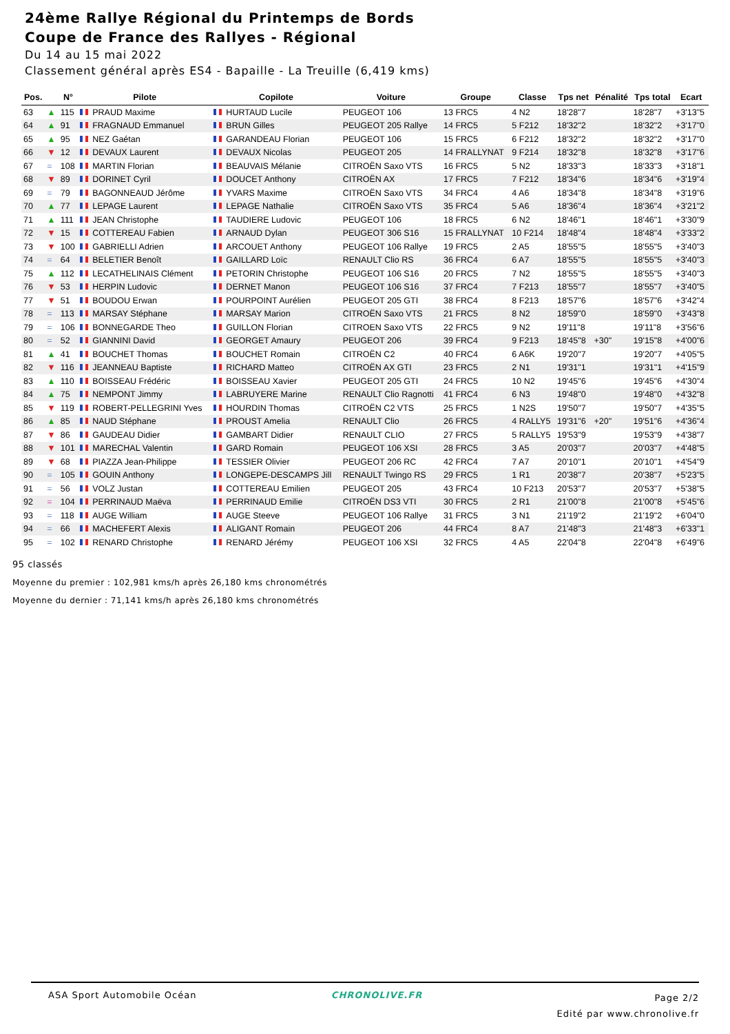24ème Rallye Régional du Printemps de Bords
Coupe de France des Rallyes - Régional
Du 14 au 15 mai 2022
Classement général après ES4 - Bapaille - La Treuille (6,419 kms)
| Pos. | | N° | Pilote | Copilote | Voiture | Groupe | Classe | Tps net | Pénalité | Tps total | Ecart |
| --- | --- | --- | --- | --- | --- | --- | --- | --- | --- | --- | --- |
| 63 | ▲ | 115 | PRAUD Maxime | HURTAUD Lucile | PEUGEOT 106 | 13 FRC5 | 4 N2 | 18'28"7 | | 18'28"7 | +3'13"5 |
| 64 | ▲ | 91 | FRAGNAUD Emmanuel | BRUN Gilles | PEUGEOT 205 Rallye | 14 FRC5 | 5 F212 | 18'32"2 | | 18'32"2 | +3'17"0 |
| 65 | ▲ | 95 | NEZ Gaétan | GARANDEAU Florian | PEUGEOT 106 | 15 FRC5 | 6 F212 | 18'32"2 | | 18'32"2 | +3'17"0 |
| 66 | ▼ | 12 | DEVAUX Laurent | DEVAUX Nicolas | PEUGEOT 205 | 14 FRALLYNAT | 9 F214 | 18'32"8 | | 18'32"8 | +3'17"6 |
| 67 | = | 108 | MARTIN Florian | BEAUVAIS Mélanie | CITROËN Saxo VTS | 16 FRC5 | 5 N2 | 18'33"3 | | 18'33"3 | +3'18"1 |
| 68 | ▼ | 89 | DORINET Cyril | DOUCET Anthony | CITROËN AX | 17 FRC5 | 7 F212 | 18'34"6 | | 18'34"6 | +3'19"4 |
| 69 | = | 79 | BAGONNEAUD Jérôme | YVARS Maxime | CITROËN Saxo VTS | 34 FRC4 | 4 A6 | 18'34"8 | | 18'34"8 | +3'19"6 |
| 70 | ▲ | 77 | LEPAGE Laurent | LEPAGE Nathalie | CITROËN Saxo VTS | 35 FRC4 | 5 A6 | 18'36"4 | | 18'36"4 | +3'21"2 |
| 71 | ▲ | 111 | JEAN Christophe | TAUDIERE Ludovic | PEUGEOT 106 | 18 FRC5 | 6 N2 | 18'46"1 | | 18'46"1 | +3'30"9 |
| 72 | ▼ | 15 | COTTEREAU Fabien | ARNAUD Dylan | PEUGEOT 306 S16 | 15 FRALLYNAT | 10 F214 | 18'48"4 | | 18'48"4 | +3'33"2 |
| 73 | ▼ | 100 | GABRIELLI Adrien | ARCOUET Anthony | PEUGEOT 106 Rallye | 19 FRC5 | 2 A5 | 18'55"5 | | 18'55"5 | +3'40"3 |
| 74 | = | 64 | BELETIER Benoît | GAILLARD Loïc | RENAULT Clio RS | 36 FRC4 | 6 A7 | 18'55"5 | | 18'55"5 | +3'40"3 |
| 75 | ▲ | 112 | LECATHELINAIS Clément | PETORIN Christophe | PEUGEOT 106 S16 | 20 FRC5 | 7 N2 | 18'55"5 | | 18'55"5 | +3'40"3 |
| 76 | ▼ | 53 | HERPIN Ludovic | DERNET Manon | PEUGEOT 106 S16 | 37 FRC4 | 7 F213 | 18'55"7 | | 18'55"7 | +3'40"5 |
| 77 | ▼ | 51 | BOUDOU Erwan | POURPOINT Aurélien | PEUGEOT 205 GTI | 38 FRC4 | 8 F213 | 18'57"6 | | 18'57"6 | +3'42"4 |
| 78 | = | 113 | MARSAY Stéphane | MARSAY Marion | CITROËN Saxo VTS | 21 FRC5 | 8 N2 | 18'59"0 | | 18'59"0 | +3'43"8 |
| 79 | = | 106 | BONNEGARDE Theo | GUILLON Florian | CITROEN Saxo VTS | 22 FRC5 | 9 N2 | 19'11"8 | | 19'11"8 | +3'56"6 |
| 80 | = | 52 | GIANNINI David | GEORGET Amaury | PEUGEOT 206 | 39 FRC4 | 9 F213 | 18'45"8 | +30" | 19'15"8 | +4'00"6 |
| 81 | ▲ | 41 | BOUCHET Thomas | BOUCHET Romain | CITROËN C2 | 40 FRC4 | 6 A6K | 19'20"7 | | 19'20"7 | +4'05"5 |
| 82 | ▼ | 116 | JEANNEAU Baptiste | RICHARD Matteo | CITROËN AX GTI | 23 FRC5 | 2 N1 | 19'31"1 | | 19'31"1 | +4'15"9 |
| 83 | ▲ | 110 | BOISSEAU Frédéric | BOISSEAU Xavier | PEUGEOT 205 GTI | 24 FRC5 | 10 N2 | 19'45"6 | | 19'45"6 | +4'30"4 |
| 84 | ▲ | 75 | NEMPONT Jimmy | LABRUYERE Marine | RENAULT Clio Ragnotti | 41 FRC4 | 6 N3 | 19'48"0 | | 19'48"0 | +4'32"8 |
| 85 | ▼ | 119 | ROBERT-PELLEGRINI Yves | HOURDIN Thomas | CITROËN C2 VTS | 25 FRC5 | 1 N2S | 19'50"7 | | 19'50"7 | +4'35"5 |
| 86 | ▲ | 85 | NAUD Stéphane | PROUST Amelia | RENAULT Clio | 26 FRC5 | 4 RALLY5 | 19'31"6 | +20" | 19'51"6 | +4'36"4 |
| 87 | ▼ | 86 | GAUDEAU Didier | GAMBART Didier | RENAULT CLIO | 27 FRC5 | 5 RALLY5 | 19'53"9 | | 19'53"9 | +4'38"7 |
| 88 | ▼ | 101 | MARECHAL Valentin | GARD Romain | PEUGEOT 106 XSI | 28 FRC5 | 3 A5 | 20'03"7 | | 20'03"7 | +4'48"5 |
| 89 | ▼ | 68 | PIAZZA Jean-Philippe | TESSIER Olivier | PEUGEOT 206 RC | 42 FRC4 | 7 A7 | 20'10"1 | | 20'10"1 | +4'54"9 |
| 90 | = | 105 | GOUIN Anthony | LONGEPE-DESCAMPS Jill | RENAULT Twingo RS | 29 FRC5 | 1 R1 | 20'38"7 | | 20'38"7 | +5'23"5 |
| 91 | = | 56 | VOLZ Justan | COTTEREAU Emilien | PEUGEOT 205 | 43 FRC4 | 10 F213 | 20'53"7 | | 20'53"7 | +5'38"5 |
| 92 | = | 104 | PERRINAUD Maëva | PERRINAUD Emilie | CITROËN DS3 VTI | 30 FRC5 | 2 R1 | 21'00"8 | | 21'00"8 | +5'45"6 |
| 93 | = | 118 | AUGE William | AUGE Steeve | PEUGEOT 106 Rallye | 31 FRC5 | 3 N1 | 21'19"2 | | 21'19"2 | +6'04"0 |
| 94 | = | 66 | MACHEFERT Alexis | ALIGANT Romain | PEUGEOT 206 | 44 FRC4 | 8 A7 | 21'48"3 | | 21'48"3 | +6'33"1 |
| 95 | = | 102 | RENARD Christophe | RENARD Jérémy | PEUGEOT 106 XSI | 32 FRC5 | 4 A5 | 22'04"8 | | 22'04"8 | +6'49"6 |
95 classés
Moyenne du premier : 102,981 kms/h après 26,180 kms chronométrés
Moyenne du dernier : 71,141 kms/h après 26,180 kms chronométrés
ASA Sport Automobile Océan CHRONOLIVE.FR
Page 2/2
Edité par www.chronolive.fr